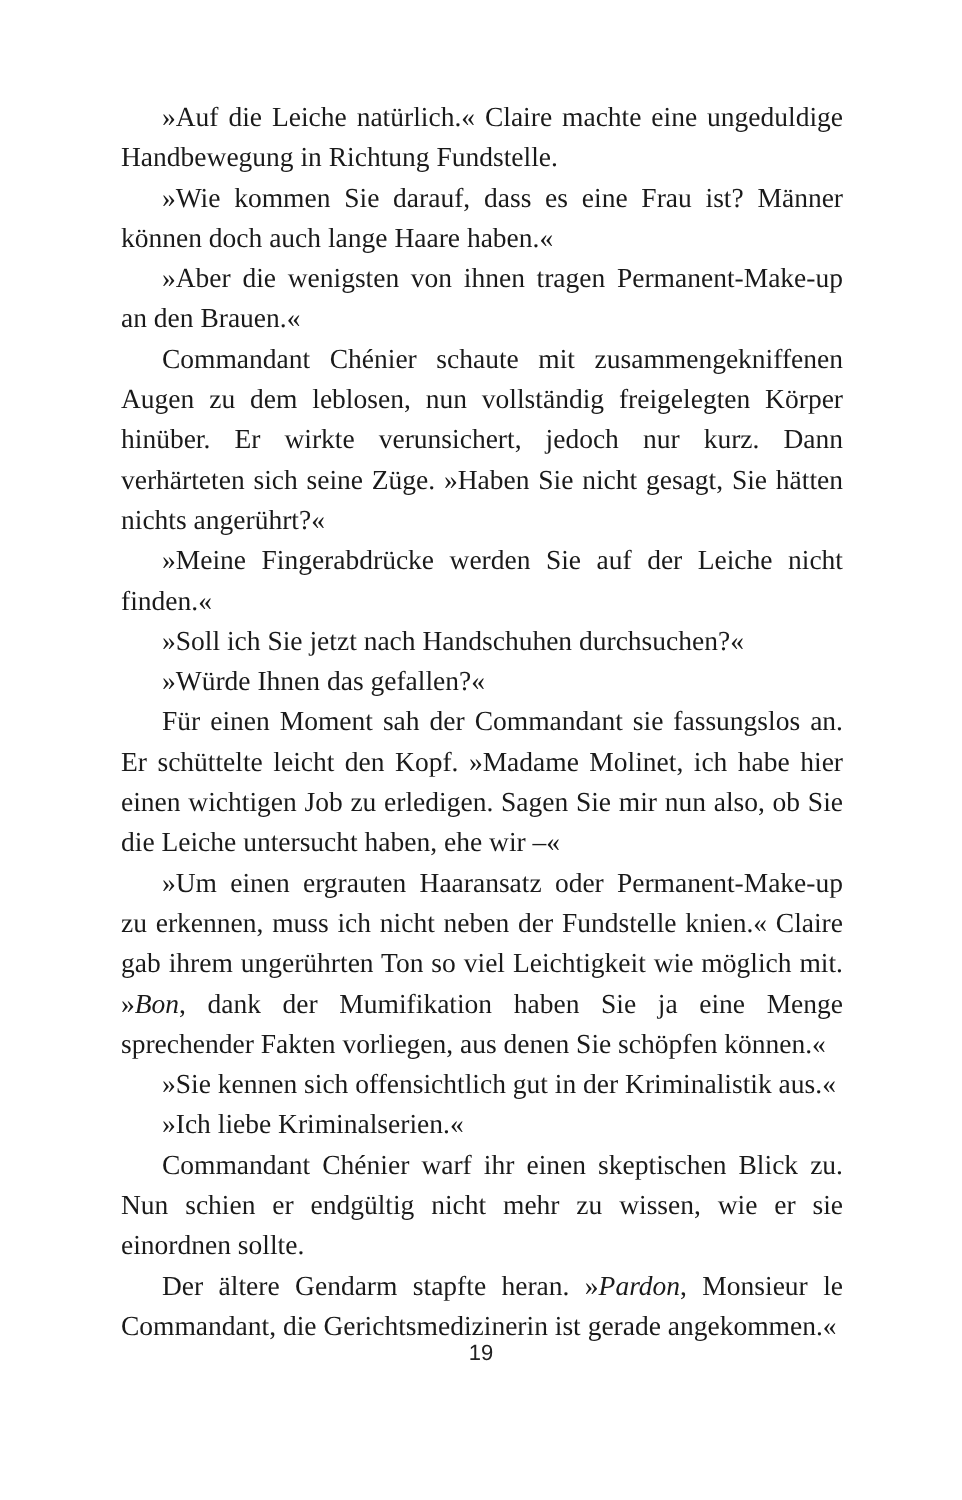»Auf die Leiche natürlich.« Claire machte eine ungeduldige Handbewegung in Richtung Fundstelle.
»Wie kommen Sie darauf, dass es eine Frau ist? Männer können doch auch lange Haare haben.«
»Aber die wenigsten von ihnen tragen Permanent-Make-up an den Brauen.«
Commandant Chénier schaute mit zusammengekniffenen Augen zu dem leblosen, nun vollständig freigelegten Körper hinüber. Er wirkte verunsichert, jedoch nur kurz. Dann verhärteten sich seine Züge. »Haben Sie nicht gesagt, Sie hätten nichts angerührt?«
»Meine Fingerabdrücke werden Sie auf der Leiche nicht finden.«
»Soll ich Sie jetzt nach Handschuhen durchsuchen?«
»Würde Ihnen das gefallen?«
Für einen Moment sah der Commandant sie fassungslos an. Er schüttelte leicht den Kopf. »Madame Molinet, ich habe hier einen wichtigen Job zu erledigen. Sagen Sie mir nun also, ob Sie die Leiche untersucht haben, ehe wir –«
»Um einen ergrauten Haaransatz oder Permanent-Make-up zu erkennen, muss ich nicht neben der Fundstelle knien.« Claire gab ihrem ungerührten Ton so viel Leichtigkeit wie möglich mit. »Bon, dank der Mumifikation haben Sie ja eine Menge sprechender Fakten vorliegen, aus denen Sie schöpfen können.«
»Sie kennen sich offensichtlich gut in der Kriminalistik aus.«
»Ich liebe Kriminalserien.«
Commandant Chénier warf ihr einen skeptischen Blick zu. Nun schien er endgültig nicht mehr zu wissen, wie er sie einordnen sollte.
Der ältere Gendarm stapfte heran. »Pardon, Monsieur le Commandant, die Gerichtsmedizinerin ist gerade angekommen.«
19